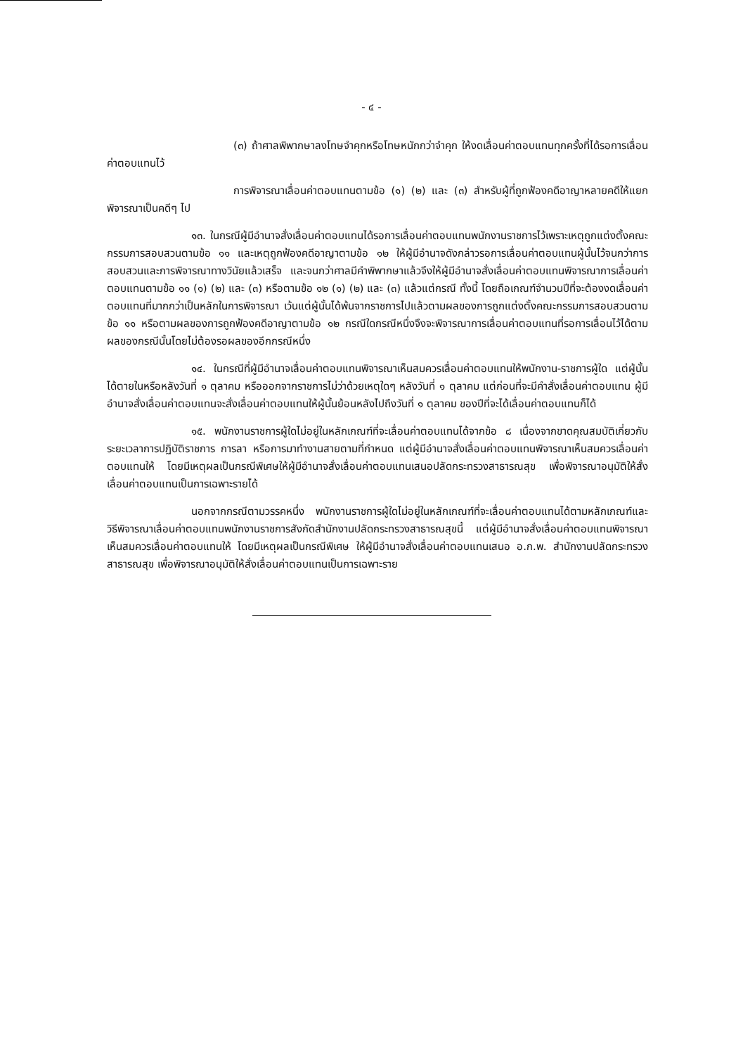- ๔ -
(๓) ถ้าศาลพิพากษาลงโทษจำคุกหรือโทษหนักกว่าจำคุก ให้งดเลื่อนค่าตอบแทนทุกครั้งที่ได้รอการเลื่อนค่าตอบแทนไว้
การพิจารณาเลื่อนค่าตอบแทนตามข้อ (๑) (๒) และ (๓) สำหรับผู้ที่ถูกฟ้องคดีอาญาหลายคดีให้แยกพิจารณาเป็นคดีๆ ไป
๑๓. ในกรณีผู้มีอำนาจสั่งเลื่อนค่าตอบแทนได้รอการเลื่อนค่าตอบแทนพนักงานราชการไว้เพราะเหตุถูกแต่งตั้งคณะกรรมการสอบสวนตามข้อ ๑๑ และเหตุถูกฟ้องคดีอาญาตามข้อ ๑๒ ให้ผู้มีอำนาจดังกล่าวรอการเลื่อนค่าตอบแทนผู้นั้นไว้จนกว่าการสอบสวนและการพิจารณาทางวินัยแล้วเสร็จ และจนกว่าศาลมีคำพิพากษาแล้วจึงให้ผู้มีอำนาจสั่งเลื่อนค่าตอบแทนพิจารณาการเลื่อนค่าตอบแทนตามข้อ ๑๑ (๑) (๒) และ (๓) หรือตามข้อ ๑๒ (๑) (๒) และ (๓) แล้วแต่กรณี ทั้งนี้ โดยถือเกณฑ์จำนวนปีที่จะต้องงดเลื่อนค่าตอบแทนที่มากกว่าเป็นหลักในการพิจารณา เว้นแต่ผู้นั้นได้พ้นจากราชการไปแล้วตามผลของการถูกแต่งตั้งคณะกรรมการสอบสวนตามข้อ ๑๑ หรือตามผลของการถูกฟ้องคดีอาญาตามข้อ ๑๒ กรณีใดกรณีหนึ่งจึงจะพิจารณาการเลื่อนค่าตอบแทนที่รอการเลื่อนไว้ได้ตามผลของกรณีนั้นโดยไม่ต้องรอผลของอีกกรณีหนึ่ง
๑๔. ในกรณีที่ผู้มีอำนาจเลื่อนค่าตอบแทนพิจารณาเห็นสมควรเลื่อนค่าตอบแทนให้พนักงาน-ราชการผู้ใด แต่ผู้นั้นได้ตายในหรือหลังวันที่ ๑ ตุลาคม หรือออกจากราชการไม่ว่าด้วยเหตุใดๆ หลังวันที่ ๑ ตุลาคม แต่ก่อนที่จะมีคำสั่งเลื่อนค่าตอบแทน ผู้มีอำนาจสั่งเลื่อนค่าตอบแทนจะสั่งเลื่อนค่าตอบแทนให้ผู้นั้นย้อนหลังไปถึงวันที่ ๑ ตุลาคม ของปีที่จะได้เลื่อนค่าตอบแทนก็ได้
๑๕. พนักงานราชการผู้ใดไม่อยู่ในหลักเกณฑ์ที่จะเลื่อนค่าตอบแทนได้จากข้อ ๘ เนื่องจากขาดคุณสมบัติเกี่ยวกับระยะเวลาการปฏิบัติราชการ การลา หรือการมาทำงานสายตามที่กำหนด แต่ผู้มีอำนาจสั่งเลื่อนค่าตอบแทนพิจารณาเห็นสมควรเลื่อนค่าตอบแทนให้ โดยมีเหตุผลเป็นกรณีพิเศษให้ผู้มีอำนาจสั่งเลื่อนค่าตอบแทนเสนอปลัดกระทรวงสาธารณสุข เพื่อพิจารณาอนุมัติให้สั่งเลื่อนค่าตอบแทนเป็นการเฉพาะรายได้
นอกจากกรณีตามวรรคหนึ่ง พนักงานราชการผู้ใดไม่อยู่ในหลักเกณฑ์ที่จะเลื่อนค่าตอบแทนได้ตามหลักเกณฑ์และวิธีพิจารณาเลื่อนค่าตอบแทนพนักงานราชการสังกัดสำนักงานปลัดกระทรวงสาธารณสุขนี้ แต่ผู้มีอำนาจสั่งเลื่อนค่าตอบแทนพิจารณาเห็นสมควรเลื่อนค่าตอบแทนให้ โดยมีเหตุผลเป็นกรณีพิเศษ ให้ผู้มีอำนาจสั่งเลื่อนค่าตอบแทนเสนอ อ.ก.พ. สำนักงานปลัดกระทรวงสาธารณสุข เพื่อพิจารณาอนุมัติให้สั่งเลื่อนค่าตอบแทนเป็นการเฉพาะราย